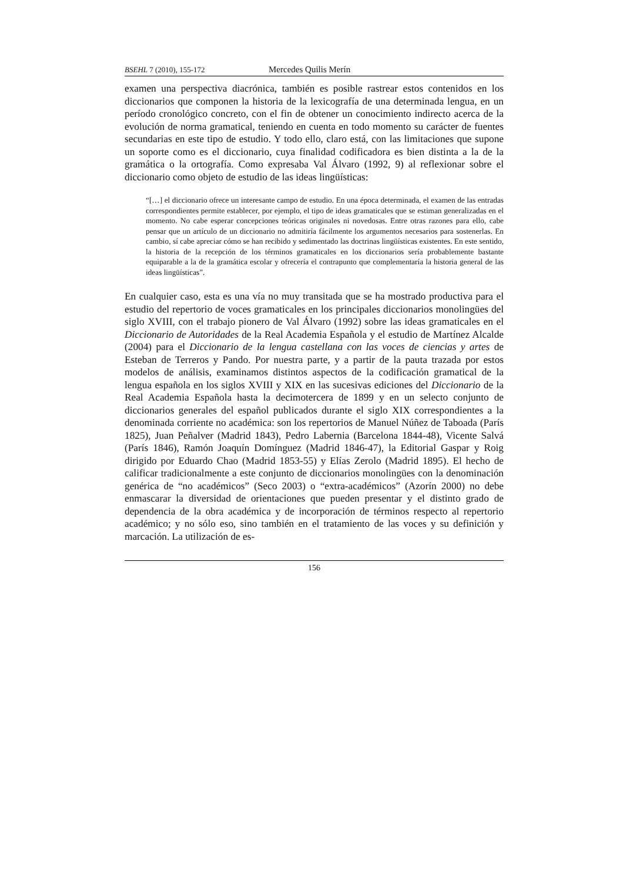BSEHL 7 (2010), 155-172 Mercedes Quilis Merín
examen una perspectiva diacrónica, también es posible rastrear estos contenidos en los diccionarios que componen la historia de la lexicografía de una determinada lengua, en un período cronológico concreto, con el fin de obtener un conocimiento indirecto acerca de la evolución de norma gramatical, teniendo en cuenta en todo momento su carácter de fuentes secundarias en este tipo de estudio. Y todo ello, claro está, con las limitaciones que supone un soporte como es el diccionario, cuya finalidad codificadora es bien distinta a la de la gramática o la ortografía. Como expresaba Val Álvaro (1992, 9) al reflexionar sobre el diccionario como objeto de estudio de las ideas lingüísticas:
“[…] el diccionario ofrece un interesante campo de estudio. En una época determinada, el examen de las entradas correspondientes permite establecer, por ejemplo, el tipo de ideas gramaticales que se estiman generalizadas en el momento. No cabe esperar concepciones teóricas originales ni novedosas. Entre otras razones para ello, cabe pensar que un artículo de un diccionario no admitiría fácilmente los argumentos necesarios para sostenerlas. En cambio, sí cabe apreciar cómo se han recibido y sedimentado las doctrinas lingüísticas existentes. En este sentido, la historia de la recepción de los términos gramaticales en los diccionarios sería probablemente bastante equiparable a la de la gramática escolar y ofrecería el contrapunto que complementaría la historia general de las ideas lingüísticas”.
En cualquier caso, esta es una vía no muy transitada que se ha mostrado productiva para el estudio del repertorio de voces gramaticales en los principales diccionarios monolingües del siglo XVIII, con el trabajo pionero de Val Álvaro (1992) sobre las ideas gramaticales en el Diccionario de Autoridades de la Real Academia Española y el estudio de Martínez Alcalde (2004) para el Diccionario de la lengua castellana con las voces de ciencias y artes de Esteban de Terreros y Pando. Por nuestra parte, y a partir de la pauta trazada por estos modelos de análisis, examinamos distintos aspectos de la codificación gramatical de la lengua española en los siglos XVIII y XIX en las sucesivas ediciones del Diccionario de la Real Academia Española hasta la decimotercera de 1899 y en un selecto conjunto de diccionarios generales del español publicados durante el siglo XIX correspondientes a la denominada corriente no académica: son los repertorios de Manuel Núñez de Taboada (París 1825), Juan Peñalver (Madrid 1843), Pedro Labernia (Barcelona 1844-48), Vicente Salvá (París 1846), Ramón Joaquín Domínguez (Madrid 1846-47), la Editorial Gaspar y Roig dirigido por Eduardo Chao (Madrid 1853-55) y Elías Zerolo (Madrid 1895). El hecho de calificar tradicionalmente a este conjunto de diccionarios monolingües con la denominación genérica de “no académicos” (Seco 2003) o “extra-académicos” (Azorín 2000) no debe enmascarar la diversidad de orientaciones que pueden presentar y el distinto grado de dependencia de la obra académica y de incorporación de términos respecto al repertorio académico; y no sólo eso, sino también en el tratamiento de las voces y su definición y marcación. La utilización de es-
156